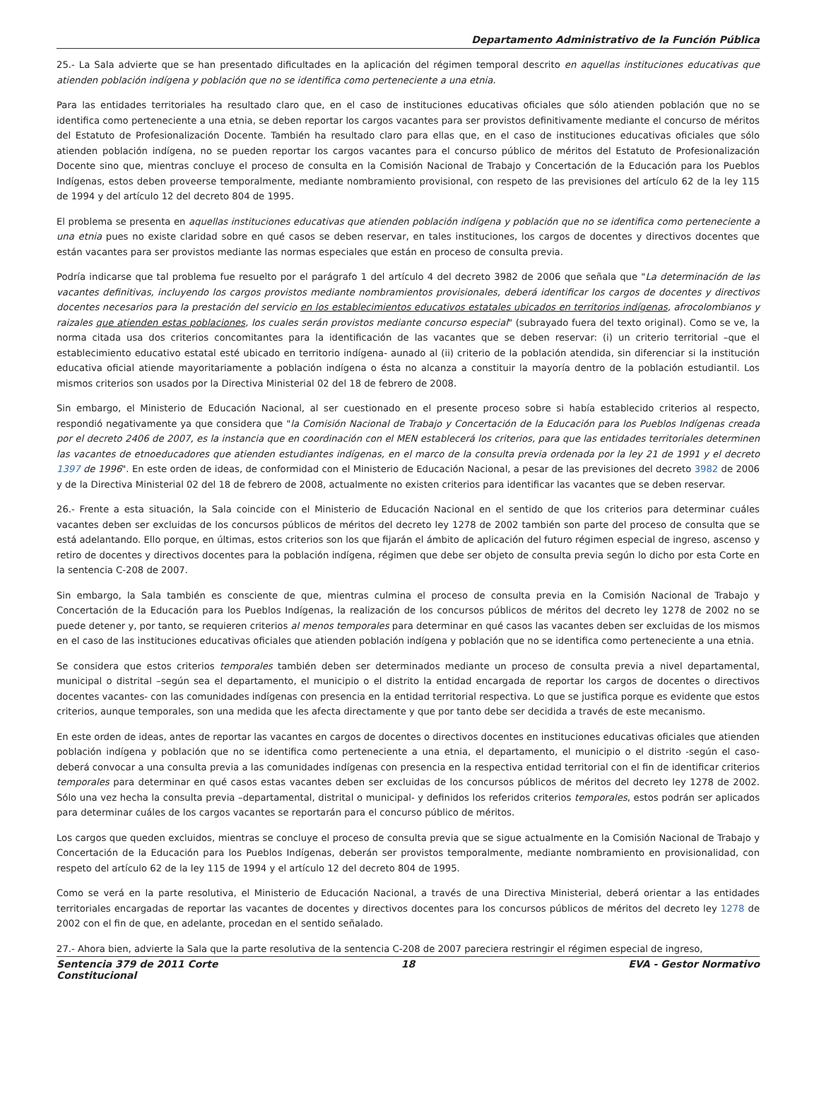Departamento Administrativo de la Función Pública
25.- La Sala advierte que se han presentado dificultades en la aplicación del régimen temporal descrito en aquellas instituciones educativas que atienden población indígena y población que no se identifica como perteneciente a una etnia.
Para las entidades territoriales ha resultado claro que, en el caso de instituciones educativas oficiales que sólo atienden población que no se identifica como perteneciente a una etnia, se deben reportar los cargos vacantes para ser provistos definitivamente mediante el concurso de méritos del Estatuto de Profesionalización Docente. También ha resultado claro para ellas que, en el caso de instituciones educativas oficiales que sólo atienden población indígena, no se pueden reportar los cargos vacantes para el concurso público de méritos del Estatuto de Profesionalización Docente sino que, mientras concluye el proceso de consulta en la Comisión Nacional de Trabajo y Concertación de la Educación para los Pueblos Indígenas, estos deben proveerse temporalmente, mediante nombramiento provisional, con respeto de las previsiones del artículo 62 de la ley 115 de 1994 y del artículo 12 del decreto 804 de 1995.
El problema se presenta en aquellas instituciones educativas que atienden población indígena y población que no se identifica como perteneciente a una etnia pues no existe claridad sobre en qué casos se deben reservar, en tales instituciones, los cargos de docentes y directivos docentes que están vacantes para ser provistos mediante las normas especiales que están en proceso de consulta previa.
Podría indicarse que tal problema fue resuelto por el parágrafo 1 del artículo 4 del decreto 3982 de 2006 que señala que "La determinación de las vacantes definitivas, incluyendo los cargos provistos mediante nombramientos provisionales, deberá identificar los cargos de docentes y directivos docentes necesarios para la prestación del servicio en los establecimientos educativos estatales ubicados en territorios indígenas, afrocolombianos y raizales que atienden estas poblaciones, los cuales serán provistos mediante concurso especial" (subrayado fuera del texto original). Como se ve, la norma citada usa dos criterios concomitantes para la identificación de las vacantes que se deben reservar: (i) un criterio territorial –que el establecimiento educativo estatal esté ubicado en territorio indígena- aunado al (ii) criterio de la población atendida, sin diferenciar si la institución educativa oficial atiende mayoritariamente a población indígena o ésta no alcanza a constituir la mayoría dentro de la población estudiantil. Los mismos criterios son usados por la Directiva Ministerial 02 del 18 de febrero de 2008.
Sin embargo, el Ministerio de Educación Nacional, al ser cuestionado en el presente proceso sobre si había establecido criterios al respecto, respondió negativamente ya que considera que "la Comisión Nacional de Trabajo y Concertación de la Educación para los Pueblos Indígenas creada por el decreto 2406 de 2007, es la instancia que en coordinación con el MEN establecerá los criterios, para que las entidades territoriales determinen las vacantes de etnoeducadores que atienden estudiantes indígenas, en el marco de la consulta previa ordenada por la ley 21 de 1991 y el decreto 1397 de 1996". En este orden de ideas, de conformidad con el Ministerio de Educación Nacional, a pesar de las previsiones del decreto 3982 de 2006 y de la Directiva Ministerial 02 del 18 de febrero de 2008, actualmente no existen criterios para identificar las vacantes que se deben reservar.
26.- Frente a esta situación, la Sala coincide con el Ministerio de Educación Nacional en el sentido de que los criterios para determinar cuáles vacantes deben ser excluidas de los concursos públicos de méritos del decreto ley 1278 de 2002 también son parte del proceso de consulta que se está adelantando. Ello porque, en últimas, estos criterios son los que fijarán el ámbito de aplicación del futuro régimen especial de ingreso, ascenso y retiro de docentes y directivos docentes para la población indígena, régimen que debe ser objeto de consulta previa según lo dicho por esta Corte en la sentencia C-208 de 2007.
Sin embargo, la Sala también es consciente de que, mientras culmina el proceso de consulta previa en la Comisión Nacional de Trabajo y Concertación de la Educación para los Pueblos Indígenas, la realización de los concursos públicos de méritos del decreto ley 1278 de 2002 no se puede detener y, por tanto, se requieren criterios al menos temporales para determinar en qué casos las vacantes deben ser excluidas de los mismos en el caso de las instituciones educativas oficiales que atienden población indígena y población que no se identifica como perteneciente a una etnia.
Se considera que estos criterios temporales también deben ser determinados mediante un proceso de consulta previa a nivel departamental, municipal o distrital –según sea el departamento, el municipio o el distrito la entidad encargada de reportar los cargos de docentes o directivos docentes vacantes- con las comunidades indígenas con presencia en la entidad territorial respectiva. Lo que se justifica porque es evidente que estos criterios, aunque temporales, son una medida que les afecta directamente y que por tanto debe ser decidida a través de este mecanismo.
En este orden de ideas, antes de reportar las vacantes en cargos de docentes o directivos docentes en instituciones educativas oficiales que atienden población indígena y población que no se identifica como perteneciente a una etnia, el departamento, el municipio o el distrito -según el caso- deberá convocar a una consulta previa a las comunidades indígenas con presencia en la respectiva entidad territorial con el fin de identificar criterios temporales para determinar en qué casos estas vacantes deben ser excluidas de los concursos públicos de méritos del decreto ley 1278 de 2002. Sólo una vez hecha la consulta previa –departamental, distrital o municipal- y definidos los referidos criterios temporales, estos podrán ser aplicados para determinar cuáles de los cargos vacantes se reportarán para el concurso público de méritos.
Los cargos que queden excluidos, mientras se concluye el proceso de consulta previa que se sigue actualmente en la Comisión Nacional de Trabajo y Concertación de la Educación para los Pueblos Indígenas, deberán ser provistos temporalmente, mediante nombramiento en provisionalidad, con respeto del artículo 62 de la ley 115 de 1994 y el artículo 12 del decreto 804 de 1995.
Como se verá en la parte resolutiva, el Ministerio de Educación Nacional, a través de una Directiva Ministerial, deberá orientar a las entidades territoriales encargadas de reportar las vacantes de docentes y directivos docentes para los concursos públicos de méritos del decreto ley 1278 de 2002 con el fin de que, en adelante, procedan en el sentido señalado.
27.- Ahora bien, advierte la Sala que la parte resolutiva de la sentencia C-208 de 2007 pareciera restringir el régimen especial de ingreso,
Sentencia 379 de 2011 Corte Constitucional
18 EVA - Gestor Normativo